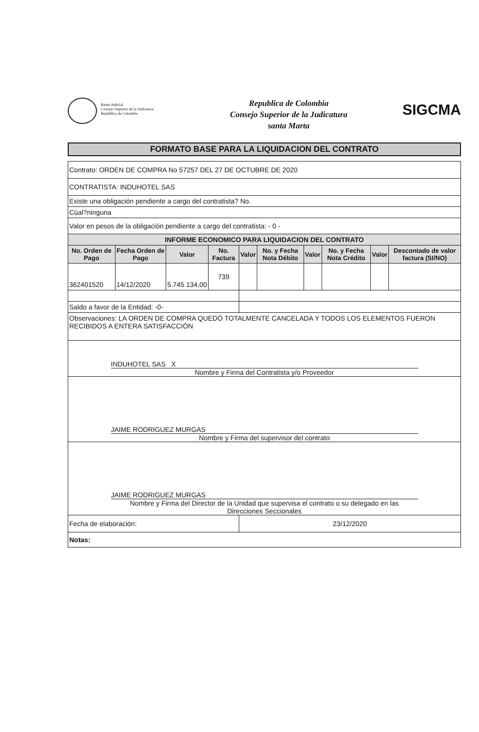Rama Judicial
Consejo Superior de la Judicatura
República de Colombia
Republica de Colombia
Consejo Superior de la Judicatura
santa Marta
SIGCMA
FORMATO BASE PARA LA LIQUIDACION DEL CONTRATO
| Contrato: ORDEN DE COMPRA No 57257 DEL 27 DE OCTUBRE DE 2020 | | | | | | | | | |
| CONTRATISTA: INDUHOTEL SAS | | | | | | | | | |
| Existe una obligación pendiente a cargo del contratista? No. | | | | | | | | | |
| Cúal?ninguna | | | | | | | | | |
| Valor en pesos de la obligación pendiente a cargo del contratista: - 0 - | | | | | | | | | |
| INFORME ECONOMICO PARA LIQUIDACION DEL CONTRATO | | | | | | | | | |
| No. Orden de Pago | Fecha Orden de Pago | Valor | No. Factura | Valor | No. y Fecha Nota Débito | Valor | No. y Fecha Nota Crédito | Valor | Descontado de valor factura (SI/NO) |
| 362401520 | 14/12/2020 | 5.745.134,00 | 739 | | | | | | |
| Saldo a favor de la Entidad: -0- | | | | | | | | | |
| Observaciones: LA ORDEN DE COMPRA QUEDÓ TOTALMENTE CANCELADA Y TODOS LOS ELEMENTOS FUERON RECIBIDOS A ENTERA SATISFACCIÓN | | | | | | | | | |
| INDUHOTEL SAS X Nombre y Firma del Contratista y/o Proveedor | | | | | | | | | |
| JAIME RODRIGUEZ MURGAS Nombre y Firma del supervisor del contrato | | | | | | | | | |
| JAIME RODRIGUEZ MURGAS Nombre y Firma del Director de la Unidad que supervisa el contrato o su delegado en las Direcciones Seccionales | | | | | | | | | |
| Fecha de elaboración: | | | | 23/12/2020 | | | | | |
| Notas: | | | | | | | | | |